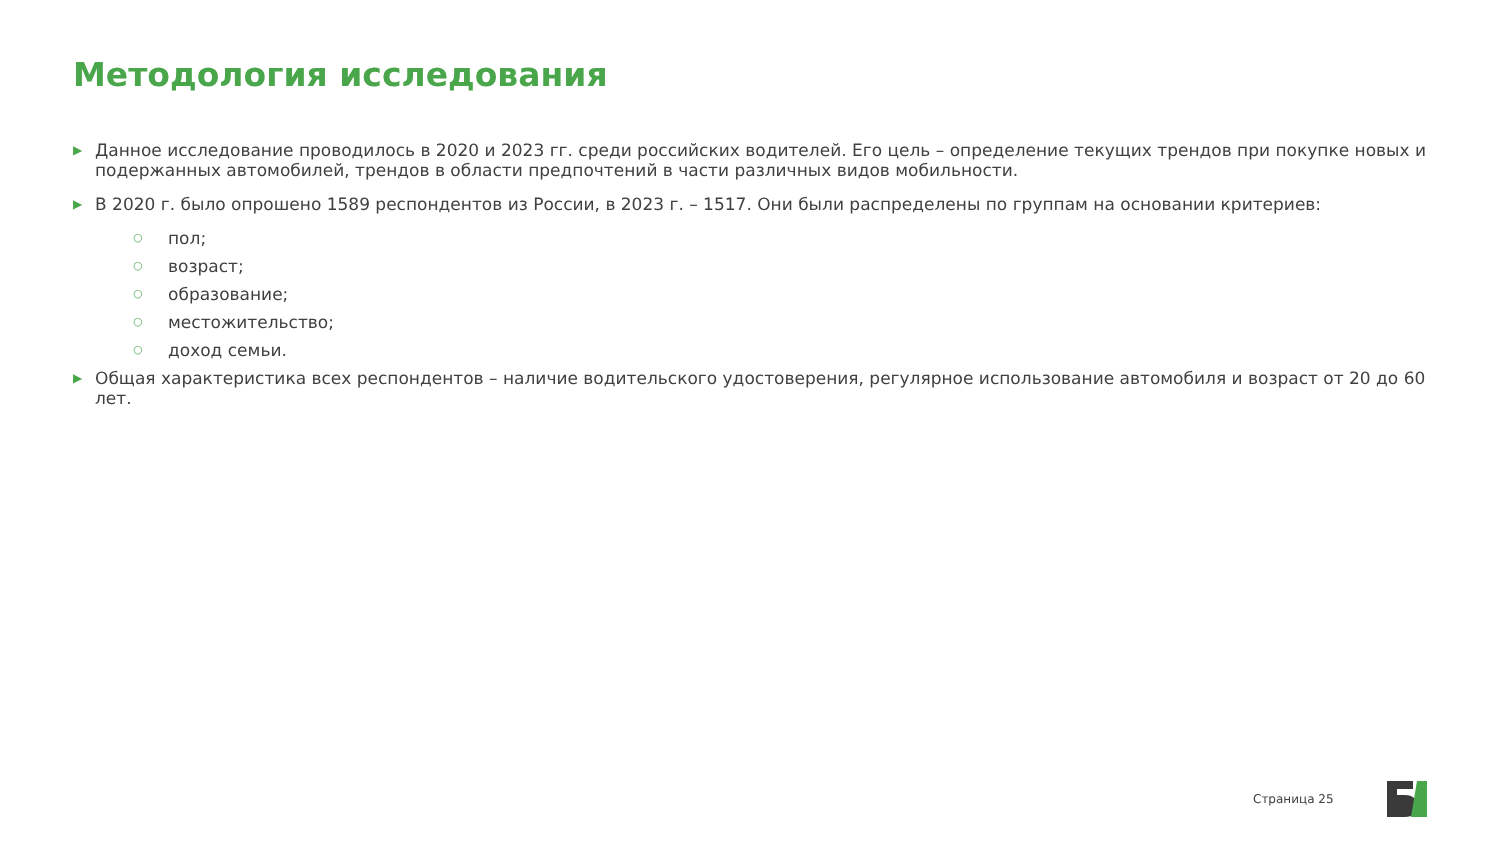Методология исследования
▶ Данное исследование проводилось в 2020 и 2023 гг. среди российских водителей. Его цель – определение текущих трендов при покупке новых и подержанных автомобилей, трендов в области предпочтений в части различных видов мобильности.
▶ В 2020 г. было опрошено 1589 респондентов из России, в 2023 г. – 1517. Они были распределены по группам на основании критериев:
○ пол;
○ возраст;
○ образование;
○ местожительство;
○ доход семьи.
▶ Общая характеристика всех респондентов – наличие водительского удостоверения, регулярное использование автомобиля и возраст от 20 до 60 лет.
Страница 25